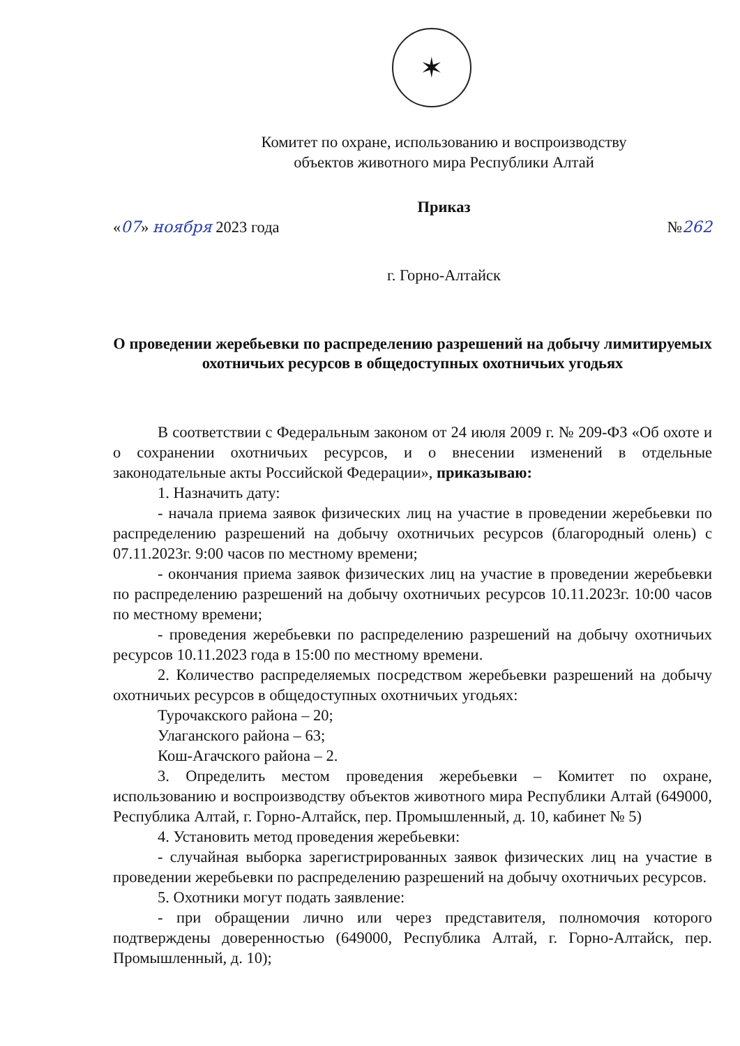✶
Комитет по охране, использованию и воспроизводству
объектов животного мира Республики Алтай
Приказ
«07» ноября 2023 года №262
г. Горно-Алтайск
О проведении жеребьевки по распределению разрешений на добычу лимитируемых охотничьих ресурсов в общедоступных охотничьих угодьях
В соответствии с Федеральным законом от 24 июля 2009 г. № 209-ФЗ «Об охоте и о сохранении охотничьих ресурсов, и о внесении изменений в отдельные законодательные акты Российской Федерации», приказываю:
1. Назначить дату:
- начала приема заявок физических лиц на участие в проведении жеребьевки по распределению разрешений на добычу охотничьих ресурсов (благородный олень) с 07.11.2023г. 9:00 часов по местному времени;
- окончания приема заявок физических лиц на участие в проведении жеребьевки по распределению разрешений на добычу охотничьих ресурсов 10.11.2023г. 10:00 часов по местному времени;
- проведения жеребьевки по распределению разрешений на добычу охотничьих ресурсов 10.11.2023 года в 15:00 по местному времени.
2. Количество распределяемых посредством жеребьевки разрешений на добычу охотничьих ресурсов в общедоступных охотничьих угодьях:
Турочакского района – 20;
Улаганского района – 63;
Кош-Агачского района – 2.
3. Определить местом проведения жеребьевки – Комитет по охране, использованию и воспроизводству объектов животного мира Республики Алтай (649000, Республика Алтай, г. Горно-Алтайск, пер. Промышленный, д. 10, кабинет № 5)
4. Установить метод проведения жеребьевки:
- случайная выборка зарегистрированных заявок физических лиц на участие в проведении жеребьевки по распределению разрешений на добычу охотничьих ресурсов.
5. Охотники могут подать заявление:
- при обращении лично или через представителя, полномочия которого подтверждены доверенностью (649000, Республика Алтай, г. Горно-Алтайск, пер. Промышленный, д. 10);